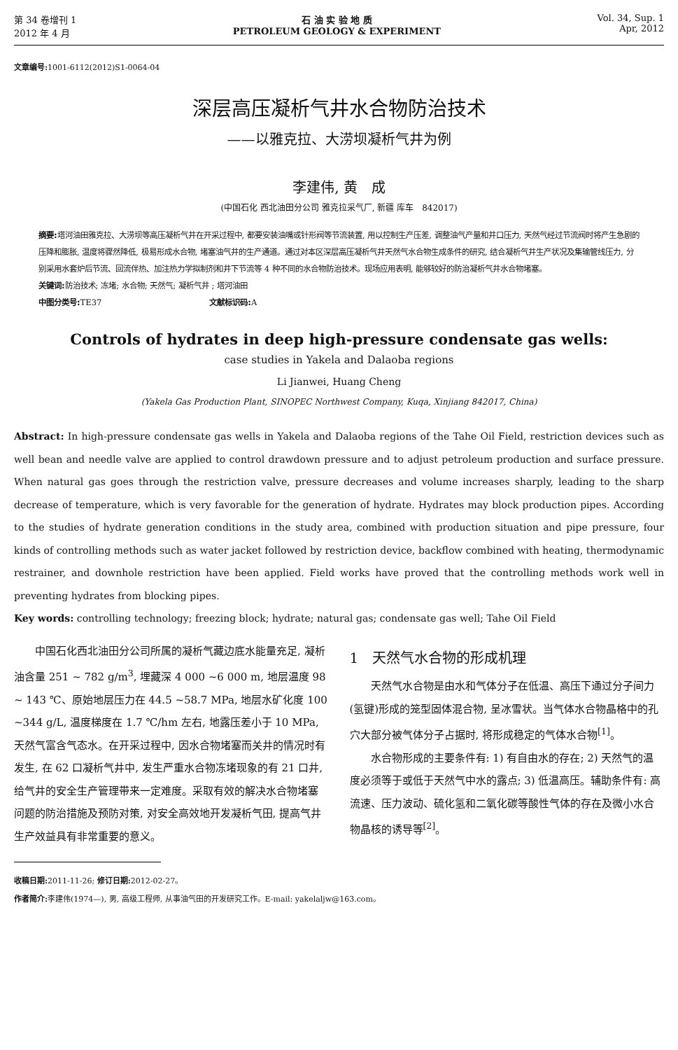第 34 卷增刊 1
2012 年 4 月
石 油 实 验 地 质
PETROLEUM GEOLOGY & EXPERIMENT
Vol. 34, Sup. 1
Apr, 2012
文章编号: 1001-6112(2012)S1-0064-04
深层高压凝析气井水合物防治技术
——以雅克拉、大涝坝凝析气井为例
李建伟, 黄　成
(中国石化 西北油田分公司 雅克拉采气厂, 新疆 库车　842017)
摘要: 塔河油田雅克拉、大涝坝等高压凝析气井在开采过程中, 都要安装油嘴或针形阀等节流装置, 用以控制生产压差, 调整油气产量和井口压力, 天然气经过节流阀时将产生急剧的压降和膨胀, 温度将骤然降低, 极易形成水合物, 堵塞油气井的生产通道。通过对本区深层高压凝析气井天然气水合物生成条件的研究, 结合凝析气井生产状况及集输管线压力, 分别采用水套炉后节流、回流伴热、加注热力学拟制剂和井下节流等 4 种不同的水合物防治技术。现场应用表明, 能够较好的防治凝析气井水合物堵塞。
关键词: 防治技术; 冻堵; 水合物; 天然气; 凝析气井 ; 塔河油田
中图分类号: TE37　　　　　　　　　　　　　　文献标识码: A
Controls of hydrates in deep high-pressure condensate gas wells:
case studies in Yakela and Dalaoba regions
Li Jianwei, Huang Cheng
(Yakela Gas Production Plant, SINOPEC Northwest Company, Kuqa, Xinjiang 842017, China)
Abstract: In high-pressure condensate gas wells in Yakela and Dalaoba regions of the Tahe Oil Field, restriction devices such as well bean and needle valve are applied to control drawdown pressure and to adjust petroleum production and surface pressure. When natural gas goes through the restriction valve, pressure decreases and volume increases sharply, leading to the sharp decrease of temperature, which is very favorable for the generation of hydrate. Hydrates may block production pipes. According to the studies of hydrate generation conditions in the study area, combined with production situation and pipe pressure, four kinds of controlling methods such as water jacket followed by restriction device, backflow combined with heating, thermodynamic restrainer, and downhole restriction have been applied. Field works have proved that the controlling methods work well in preventing hydrates from blocking pipes.
Key words: controlling technology; freezing block; hydrate; natural gas; condensate gas well; Tahe Oil Field
中国石化西北油田分公司所属的凝析气藏边底水能量充足, 凝析油含量 251 ~ 782 g/m<sup>3</sup>, 埋藏深 4 000 ~6 000 m, 地层温度 98 ~ 143 ℃、原始地层压力在 44.5 ~58.7 MPa, 地层水矿化度 100 ~344 g/L, 温度梯度在 1.7 ℃/hm 左右, 地露压差小于 10 MPa, 天然气富含气态水。在开采过程中, 因水合物堵塞而关井的情况时有发生, 在 62 口凝析气井中, 发生严重水合物冻堵现象的有 21 口井, 给气井的安全生产管理带来一定难度。采取有效的解决水合物堵塞问题的防治措施及预防对策, 对安全高效地开发凝析气田, 提高气井生产效益具有非常重要的意义。
1　天然气水合物的形成机理
天然气水合物是由水和气体分子在低温、高压下通过分子间力(氢键)形成的笼型固体混合物, 呈冰雪状。当气体水合物晶格中的孔穴大部分被气体分子占据时, 将形成稳定的气体水合物<sup>[1]</sup>。
水合物形成的主要条件有: 1) 有自由水的存在; 2) 天然气的温度必须等于或低于天然气中水的露点; 3) 低温高压。辅助条件有: 高流速、压力波动、硫化氢和二氧化碳等酸性气体的存在及微小水合物晶核的诱导等<sup>[2]</sup>。
收稿日期: 2011-11-26; 修订日期: 2012-02-27。
作者简介: 李建伟(1974—), 男, 高级工程师, 从事油气田的开发研究工作。E-mail: yakelaljw@163.com。